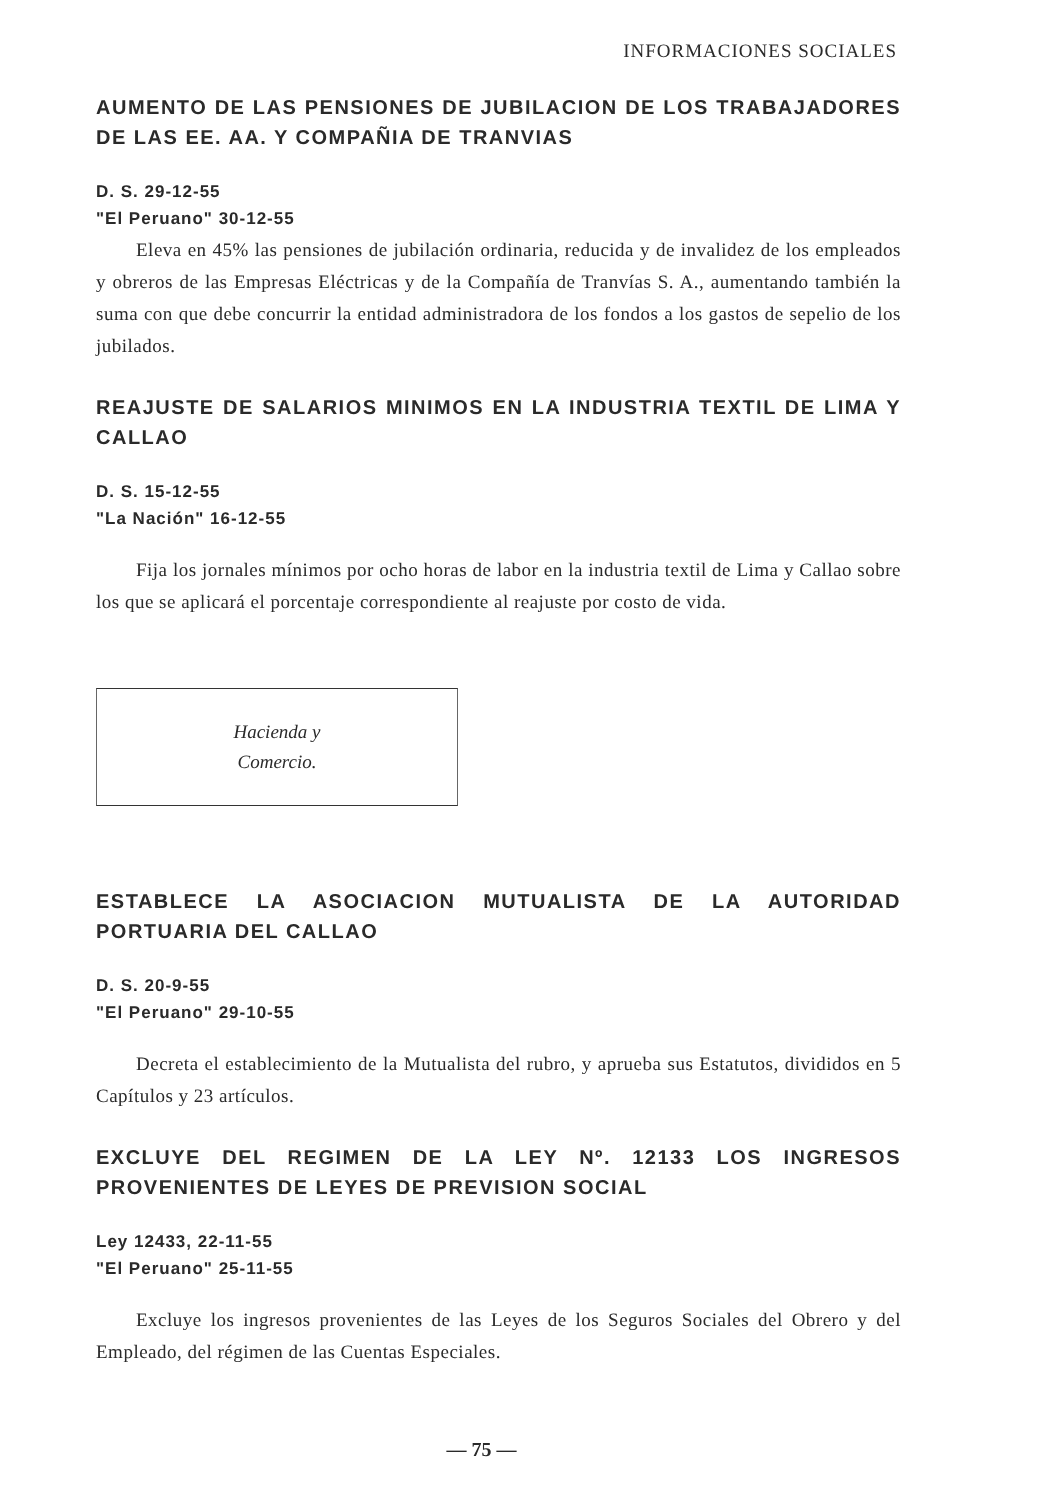INFORMACIONES SOCIALES
AUMENTO DE LAS PENSIONES DE JUBILACION DE LOS TRABAJADORES DE LAS EE. AA. Y COMPAÑIA DE TRANVIAS
D. S. 29-12-55
"El Peruano" 30-12-55
Eleva en 45% las pensiones de jubilación ordinaria, reducida y de invalidez de los empleados y obreros de las Empresas Eléctricas y de la Compañía de Tranvías S. A., aumentando también la suma con que debe concurrir la entidad administradora de los fondos a los gastos de sepelio de los jubilados.
REAJUSTE DE SALARIOS MINIMOS EN LA INDUSTRIA TEXTIL DE LIMA Y CALLAO
D. S. 15-12-55
"La Nación" 16-12-55
Fija los jornales mínimos por ocho horas de labor en la industria textil de Lima y Callao sobre los que se aplicará el porcentaje correspondiente al reajuste por costo de vida.
Hacienda y
Comercio.
ESTABLECE LA ASOCIACION MUTUALISTA DE LA AUTORIDAD PORTUARIA DEL CALLAO
D. S. 20-9-55
"El Peruano" 29-10-55
Decreta el establecimiento de la Mutualista del rubro, y aprueba sus Estatutos, divididos en 5 Capítulos y 23 artículos.
EXCLUYE DEL REGIMEN DE LA LEY Nº. 12133 LOS INGRESOS PROVENIENTES DE LEYES DE PREVISION SOCIAL
Ley 12433, 22-11-55
"El Peruano" 25-11-55
Excluye los ingresos provenientes de las Leyes de los Seguros Sociales del Obrero y del Empleado, del régimen de las Cuentas Especiales.
— 75 —